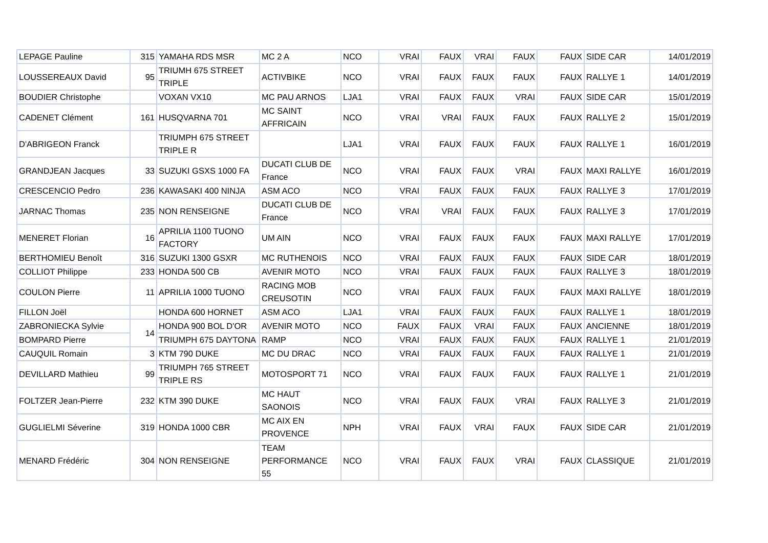| LEPAGE Pauline | 315 | YAMAHA RDS MSR | MC 2 A | NCO | VRAI | FAUX | VRAI | FAUX | FAUX | SIDE CAR | 14/01/2019 |
| LOUSSEREAUX David | 95 | TRIUMH 675 STREET TRIPLE | ACTIVBIKE | NCO | VRAI | FAUX | FAUX | FAUX | FAUX | RALLYE 1 | 14/01/2019 |
| BOUDIER Christophe | | VOXAN VX10 | MC PAU ARNOS | LJA1 | VRAI | FAUX | FAUX | VRAI | FAUX | SIDE CAR | 15/01/2019 |
| CADENET Clément | 161 | HUSQVARNA 701 | MC SAINT AFFRICAIN | NCO | VRAI | VRAI | FAUX | FAUX | FAUX | RALLYE 2 | 15/01/2019 |
| D'ABRIGEON Franck | | TRIUMPH 675 STREET TRIPLE R | | LJA1 | VRAI | FAUX | FAUX | FAUX | FAUX | RALLYE 1 | 16/01/2019 |
| GRANDJEAN Jacques | 33 | SUZUKI GSXS 1000 FA | DUCATI CLUB DE France | NCO | VRAI | FAUX | FAUX | VRAI | FAUX | MAXI RALLYE | 16/01/2019 |
| CRESCENCIO Pedro | 236 | KAWASAKI 400 NINJA | ASM ACO | NCO | VRAI | FAUX | FAUX | FAUX | FAUX | RALLYE 3 | 17/01/2019 |
| JARNAC Thomas | 235 | NON RENSEIGNE | DUCATI CLUB DE France | NCO | VRAI | VRAI | FAUX | FAUX | FAUX | RALLYE 3 | 17/01/2019 |
| MENERET Florian | 16 | APRILIA 1100 TUONO FACTORY | UM AIN | NCO | VRAI | FAUX | FAUX | FAUX | FAUX | MAXI RALLYE | 17/01/2019 |
| BERTHOMIEU Benoît | 316 | SUZUKI 1300 GSXR | MC RUTHENOIS | NCO | VRAI | FAUX | FAUX | FAUX | FAUX | SIDE CAR | 18/01/2019 |
| COLLIOT Philippe | 233 | HONDA 500 CB | AVENIR MOTO | NCO | VRAI | FAUX | FAUX | FAUX | FAUX | RALLYE 3 | 18/01/2019 |
| COULON Pierre | 11 | APRILIA 1000 TUONO | RACING MOB CREUSOTIN | NCO | VRAI | FAUX | FAUX | FAUX | FAUX | MAXI RALLYE | 18/01/2019 |
| FILLON Joël | | HONDA 600 HORNET | ASM ACO | LJA1 | VRAI | FAUX | FAUX | FAUX | FAUX | RALLYE 1 | 18/01/2019 |
| ZABRONIECKA Sylvie | 14 | HONDA 900 BOL D'OR | AVENIR MOTO | NCO | FAUX | FAUX | VRAI | FAUX | FAUX | ANCIENNE | 18/01/2019 |
| BOMPARD Pierre | | TRIUMPH 675 DAYTONA | RAMP | NCO | VRAI | FAUX | FAUX | FAUX | FAUX | RALLYE 1 | 21/01/2019 |
| CAUQUIL Romain | 3 | KTM 790 DUKE | MC DU DRAC | NCO | VRAI | FAUX | FAUX | FAUX | FAUX | RALLYE 1 | 21/01/2019 |
| DEVILLARD Mathieu | 99 | TRIUMPH 765 STREET TRIPLE RS | MOTOSPORT 71 | NCO | VRAI | FAUX | FAUX | FAUX | FAUX | RALLYE 1 | 21/01/2019 |
| FOLTZER Jean-Pierre | 232 | KTM 390 DUKE | MC HAUT SAONOIS | NCO | VRAI | FAUX | FAUX | VRAI | FAUX | RALLYE 3 | 21/01/2019 |
| GUGLIELMI Séverine | 319 | HONDA 1000 CBR | MC AIX EN PROVENCE | NPH | VRAI | FAUX | VRAI | FAUX | FAUX | SIDE CAR | 21/01/2019 |
| MENARD Frédéric | 304 | NON RENSEIGNE | TEAM PERFORMANCE 55 | NCO | VRAI | FAUX | FAUX | VRAI | FAUX | CLASSIQUE | 21/01/2019 |